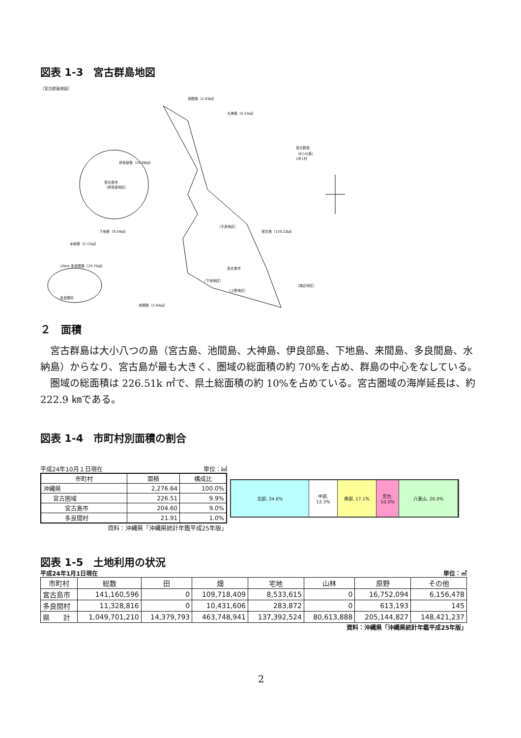図表 1-3　宮古群島地図
〔宮古群島地図〕
池間島（2.83㎢）
大神島（0.24㎢）
宮古群島
（8つの島）
1市1村
伊良部島（29.08㎢）
宮古島市
（伊良部地区）
下地島（9.54㎢）
（平良地区）
宮古島（159.22㎢）
水納島（2.15㎢）
10km 多良間島（19.75㎢）
宮古島市
（下地地区）
（上野地区）
（城辺地区）
多良間村
来間島（2.84㎢）
２　面積
宮古群島は大小八つの島（宮古島、池間島、大神島、伊良部島、下地島、来間島、多良間島、水納島）からなり、宮古島が最も大きく、圏域の総面積の約 70%を占め、群島の中心をなしている。
圏域の総面積は 226.51k ㎡で、県土総面積の約 10%を占めている。宮古圏域の海岸延長は、約 222.9 ㎞である。
図表 1-4　市町村別面積の割合
平成24年10月１日現在 単位：㎢
| 市町村 | 面積 | 構成比 |
| --- | --- | --- |
| 沖縄県 | 2,276.64 | 100.0% |
| 宮古圏域 | 226.51 | 9.9% |
| 宮古島市 | 204.60 | 9.0% |
| 多良間村 | 21.91 | 1.0% |
資料：沖縄県「沖縄県統計年鑑平成25年版」
北部, 34.6% 中部,
12.3%
南部, 17.1% 宮古,
10.0%
八重山, 26.0%
図表 1-5　土地利用の状況
平成24年1月1日現在 単位：㎡
| 市町村 | 総数 | 田 | 畑 | 宅地 | 山林 | 原野 | その他 |
| --- | --- | --- | --- | --- | --- | --- | --- |
| 宮古島市 | 141,160,596 | 0 | 109,718,409 | 8,533,615 | 0 | 16,752,094 | 6,156,478 |
| 多良間村 | 11,328,816 | 0 | 10,431,606 | 283,872 | 0 | 613,193 | 145 |
| 県 計 | 1,049,701,210 | 14,379,793 | 463,748,941 | 137,392,524 | 80,613,888 | 205,144,827 | 148,421,237 |
資料：沖縄県「沖縄県統計年鑑平成25年版」
2